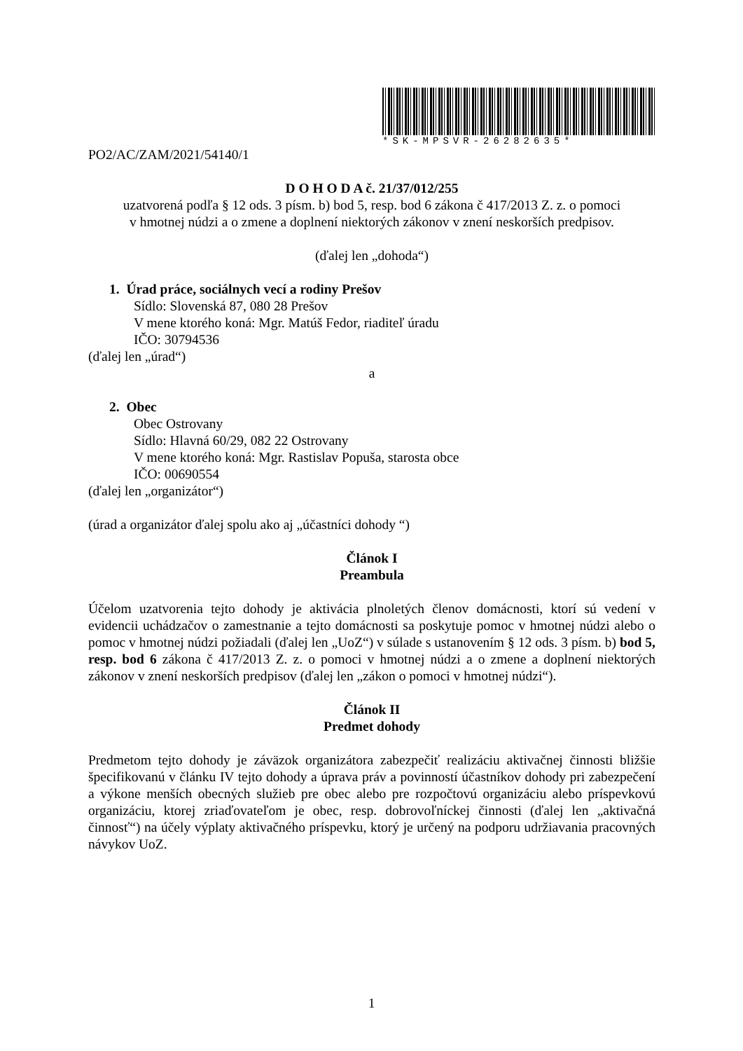*SK-MPSVR-26282635*
PO2/AC/ZAM/2021/54140/1
D O H O D A č. 21/37/012/255
uzatvorená podľa § 12 ods. 3 písm. b) bod 5, resp. bod 6 zákona č 417/2013 Z. z. o pomoci
v hmotnej núdzi a o zmene a doplnení niektorých zákonov v znení neskorších predpisov.
(ďalej len „dohoda“)
1. Úrad práce, sociálnych vecí a rodiny Prešov
Sídlo: Slovenská 87, 080 28 Prešov
V mene ktorého koná: Mgr. Matúš Fedor, riaditeľ úradu
IČO: 30794536
(ďalej len „úrad“)
a
2. Obec
Obec Ostrovany
Sídlo: Hlavná 60/29, 082 22 Ostrovany
V mene ktorého koná: Mgr. Rastislav Popuša, starosta obce
IČO: 00690554
(ďalej len „organizátor“)
(úrad a organizátor ďalej spolu ako aj „účastníci dohody “)
Článok I
Preambula
Účelom uzatvorenia tejto dohody je aktivácia plnoletých členov domácnosti, ktorí sú vedení v evidencii uchádzačov o zamestnanie a tejto domácnosti sa poskytuje pomoc v hmotnej núdzi alebo o pomoc v hmotnej núdzi požiadali (ďalej len „UoZ“) v súlade s ustanovením § 12 ods. 3 písm. b) bod 5, resp. bod 6 zákona č 417/2013 Z. z. o pomoci v hmotnej núdzi a o zmene a doplnení niektorých zákonov v znení neskorších predpisov (ďalej len „zákon o pomoci v hmotnej núdzi“).
Článok II
Predmet dohody
Predmetom tejto dohody je záväzok organizátora zabezpečiť realizáciu aktivačnej činnosti bližšie špecifikovanú v článku IV tejto dohody a úprava práv a povinností účastníkov dohody pri zabezpečení a výkone menších obecných služieb pre obec alebo pre rozpočtovú organizáciu alebo príspevkovú organizáciu, ktorej zriaďovateľom je obec, resp. dobrovoľníckej činnosti (ďalej len „aktivačná činnosť“) na účely výplaty aktivačného príspevku, ktorý je určený na podporu udržiavania pracovných návykov UoZ.
1